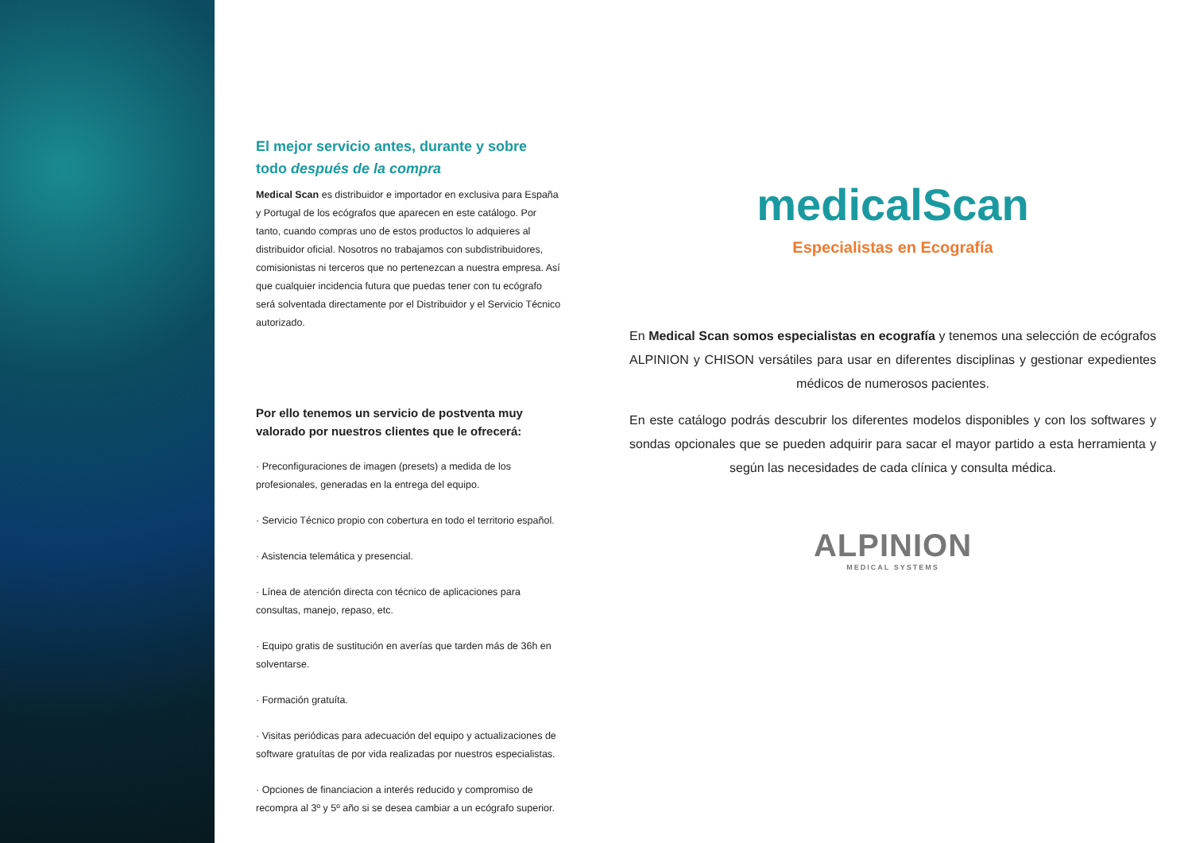El mejor servicio antes, durante y sobre todo después de la compra
Medical Scan es distribuidor e importador en exclusiva para España y Portugal de los ecógrafos que aparecen en este catálogo. Por tanto, cuando compras uno de estos productos lo adquieres al distribuidor oficial. Nosotros no trabajamos con subdistribuidores, comisionistas ni terceros que no pertenezcan a nuestra empresa. Así que cualquier incidencia futura que puedas tener con tu ecógrafo será solventada directamente por el Distribuidor y el Servicio Técnico autorizado.
Por ello tenemos un servicio de postventa muy valorado por nuestros clientes que le ofrecerá:
· Preconfiguraciones de imagen (presets) a medida de los profesionales, generadas en la entrega del equipo.
· Servicio Técnico propio con cobertura en todo el territorio español.
· Asistencia telemática y presencial.
· Línea de atención directa con técnico de aplicaciones para consultas, manejo, repaso, etc.
· Equipo gratis de sustitución en averías que tarden más de 36h en solventarse.
· Formación gratuíta.
· Visitas periódicas para adecuación del equipo y actualizaciones de software gratuítas de por vida realizadas por nuestros especialistas.
· Opciones de financiacion a interés reducido y compromiso de recompra al 3º y 5º año si se desea cambiar a un ecógrafo superior.
medicalScan
Especialistas en Ecografía
En Medical Scan somos especialistas en ecografía y tenemos una selección de ecógrafos ALPINION y CHISON versátiles para usar en diferentes disciplinas y gestionar expedientes médicos de numerosos pacientes.
En este catálogo podrás descubrir los diferentes modelos disponibles y con los softwares y sondas opcionales que se pueden adquirir para sacar el mayor partido a esta herramienta y según las necesidades de cada clínica y consulta médica.
ALPINION
MEDICAL SYSTEMS